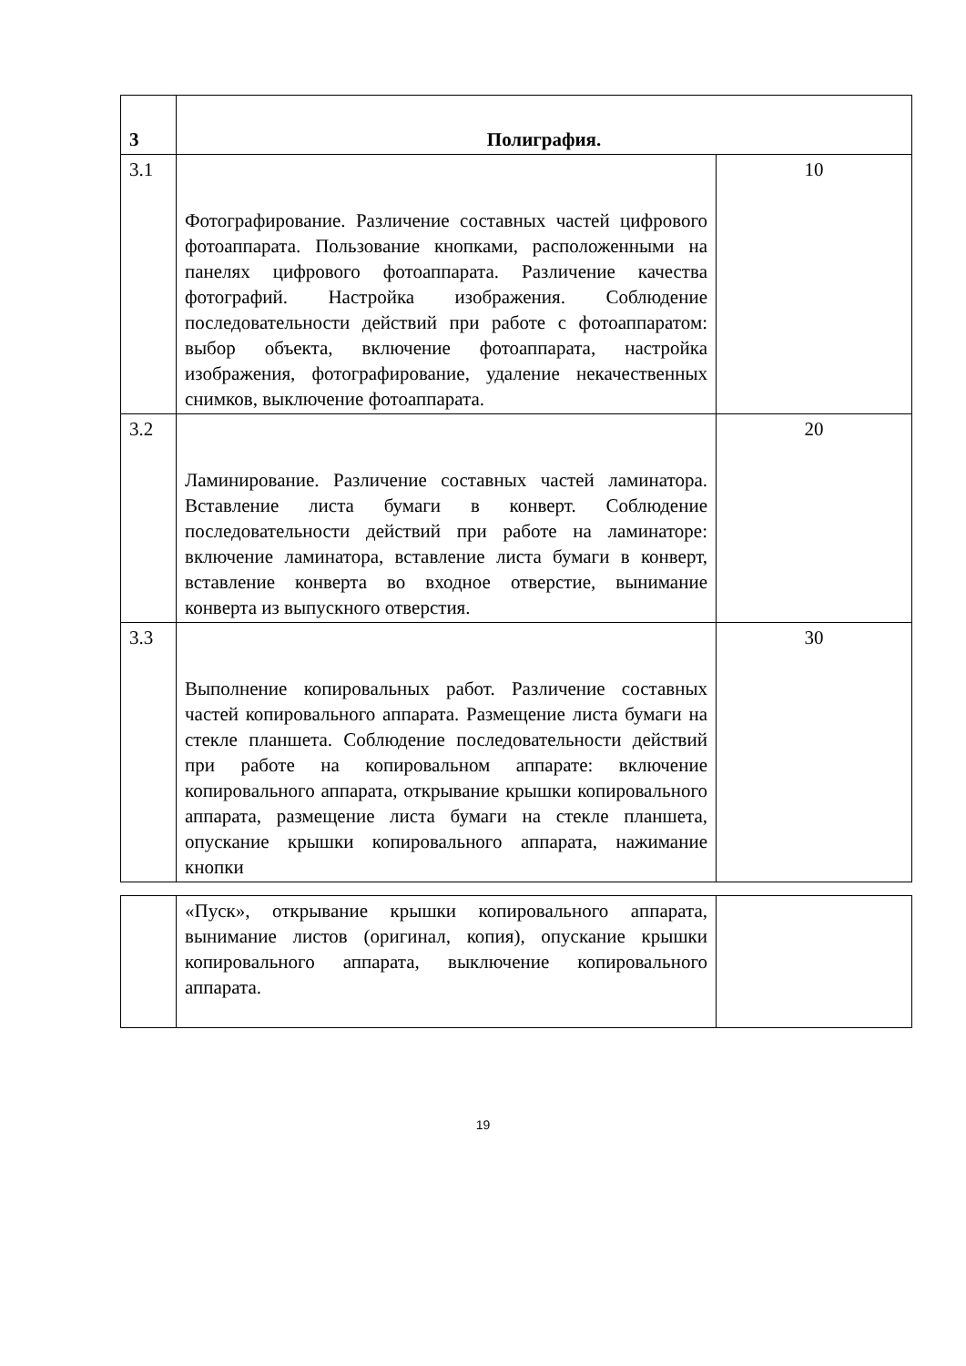| 3 | Полиграфия. | |
| 3.1 | Фотографирование. Различение составных частей цифрового фотоаппарата. Пользование кнопками, расположенными на панелях цифрового фотоаппарата. Различение качества фотографий. Настройка изображения. Соблюдение последовательности действий при работе с фотоаппаратом: выбор объекта, включение фотоаппарата, настройка изображения, фотографирование, удаление некачественных снимков, выключение фотоаппарата. | 10 |
| 3.2 | Ламинирование. Различение составных частей ламинатора. Вставление листа бумаги в конверт. Соблюдение последовательности действий при работе на ламинаторе: включение ламинатора, вставление листа бумаги в конверт, вставление конверта во входное отверстие, вынимание конверта из выпускного отверстия. | 20 |
| 3.3 | Выполнение копировальных работ. Различение составных частей копировального аппарата. Размещение листа бумаги на стекле планшета. Соблюдение последовательности действий при работе на копировальном аппарате: включение копировального аппарата, открывание крышки копировального аппарата, размещение листа бумаги на стекле планшета, опускание крышки копировального аппарата, нажимание кнопки | 30 |
| | «Пуск», открывание крышки копировального аппарата, вынимание листов (оригинал, копия), опускание крышки копировального аппарата, выключение копировального аппарата. | |
19